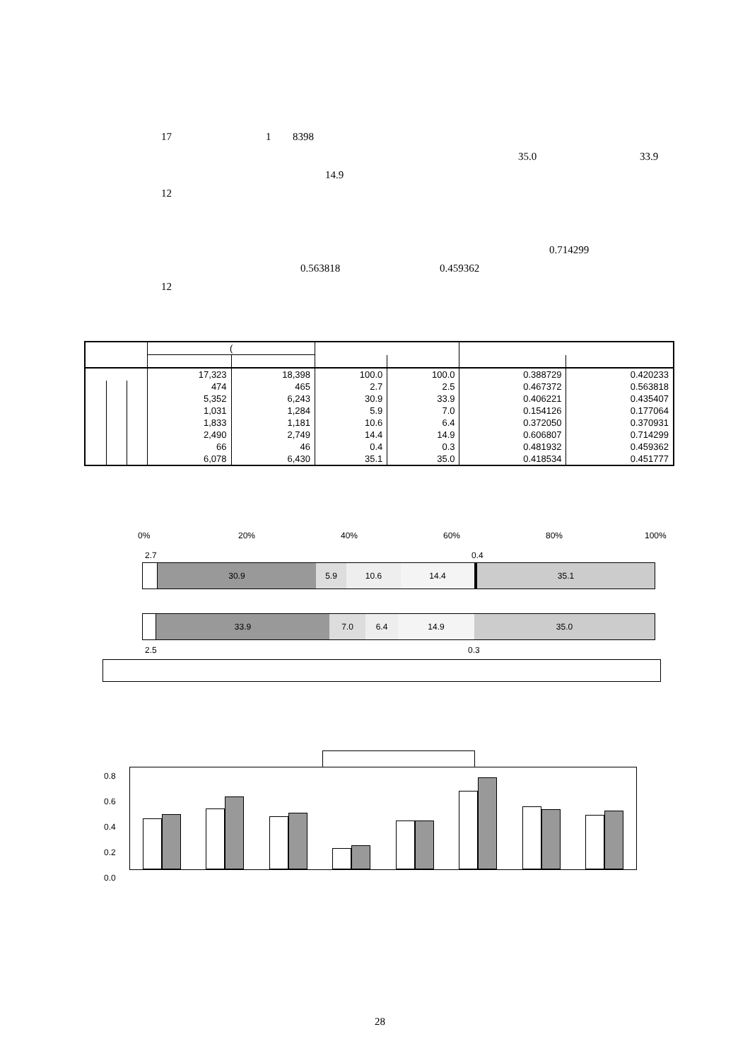17 1 8398
35.0 33.9
14.9
12
0.714299
0.563818 0.459362
12
| | | | ( | | | | | |
| | | | 17,323 | 18,398 | 100.0 | 100.0 | 0.388729 | 0.420233 |
| | | | 474 | 465 | 2.7 | 2.5 | 0.467372 | 0.563818 |
| | | | 5,352 | 6,243 | 30.9 | 33.9 | 0.406221 | 0.435407 |
| | | | 1,031 | 1,284 | 5.9 | 7.0 | 0.154126 | 0.177064 |
| | | | 1,833 | 1,181 | 10.6 | 6.4 | 0.372050 | 0.370931 |
| | | | 2,490 | 2,749 | 14.4 | 14.9 | 0.606807 | 0.714299 |
| | | | 66 | 46 | 0.4 | 0.3 | 0.481932 | 0.459362 |
| | | | 6,078 | 6,430 | 35.1 | 35.0 | 0.418534 | 0.451777 |
0% 20% 40% 60% 80% 100%
2.7 0.4
30.9 5.9 10.6 14.4 35.1
33.9 7.0 6.4 14.9 35.0
2.5 0.3
0.8
0.6
0.4
0.2
0.0
28